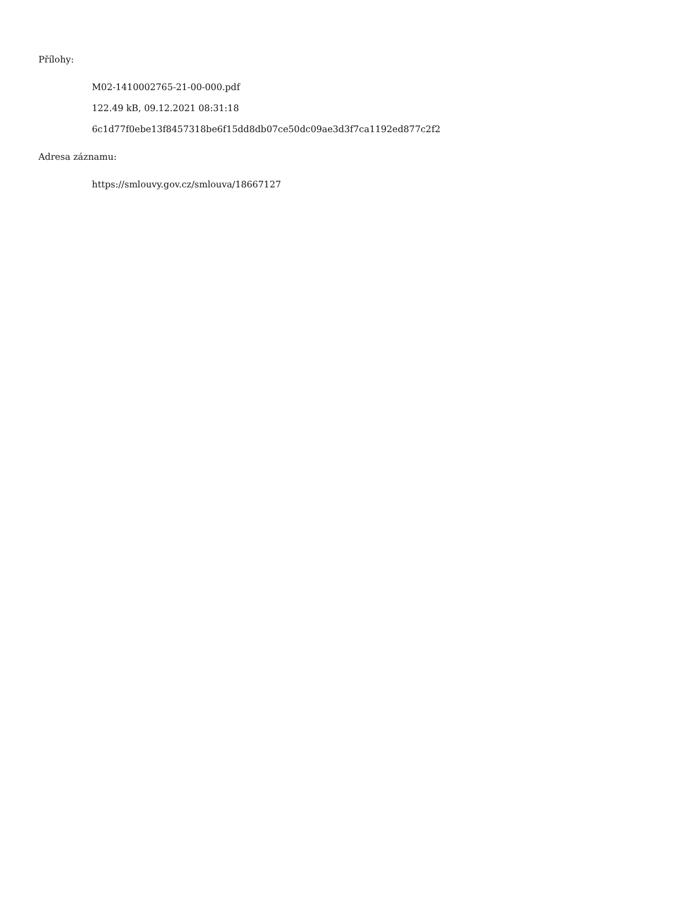Přílohy:
M02-1410002765-21-00-000.pdf
122.49 kB, 09.12.2021 08:31:18
6c1d77f0ebe13f8457318be6f15dd8db07ce50dc09ae3d3f7ca1192ed877c2f2
Adresa záznamu:
https://smlouvy.gov.cz/smlouva/18667127